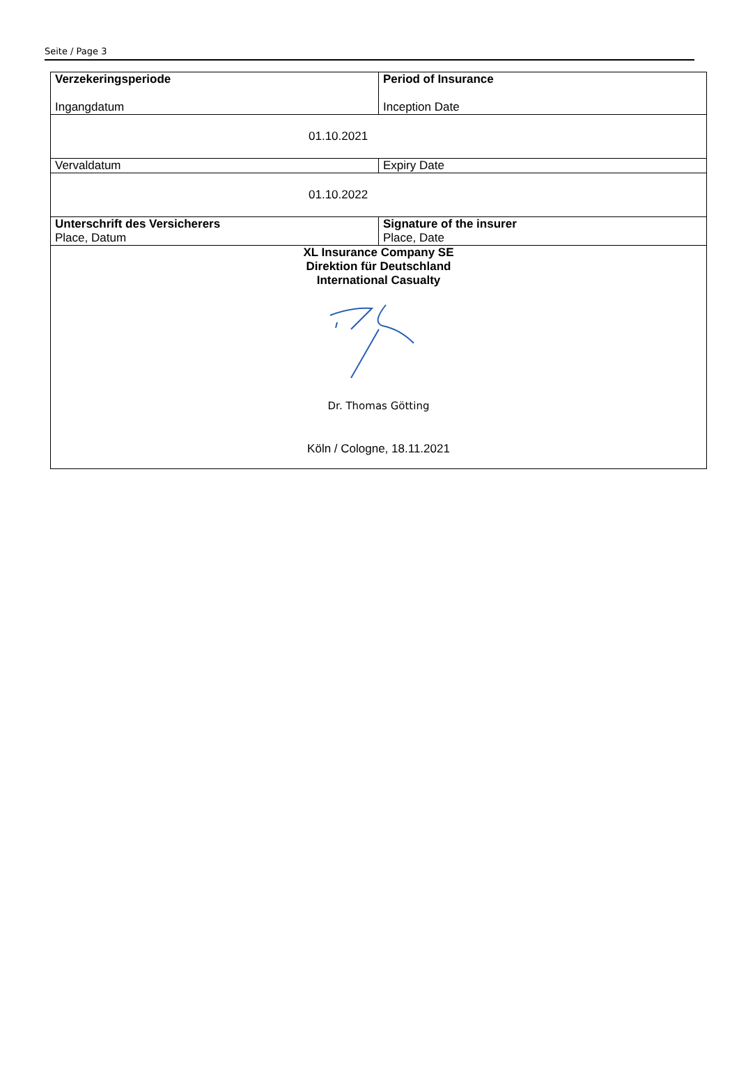Seite / Page 3
| Verzekeringsperiode Ingangdatum | Period of Insurance Inception Date |
| 01.10.2021 | |
| Vervaldatum | Expiry Date |
| 01.10.2022 | |
| Unterschrift des Versicherers Place, Datum | Signature of the insurer Place, Date |
| XL Insurance Company SE Direktion für Deutschland International Casualty Dr. Thomas Götting Köln / Cologne, 18.11.2021 | |